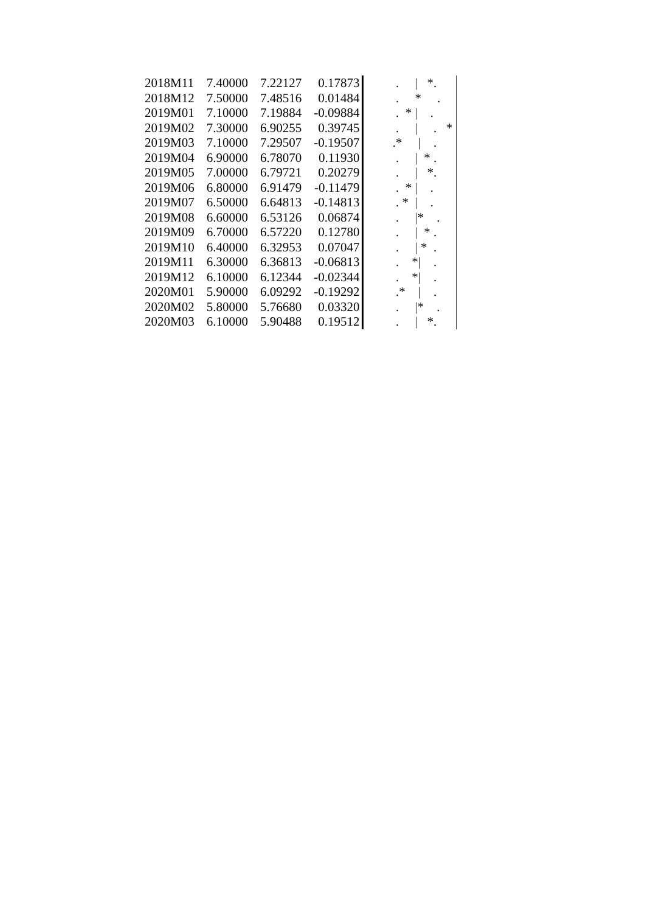| 2018M11 | 7.40000 | 7.22127 | 0.17873 | . / *. |
| 2018M12 | 7.50000 | 7.48516 | 0.01484 | . * . |
| 2019M01 | 7.10000 | 7.19884 | -0.09884 | . * / . |
| 2019M02 | 7.30000 | 6.90255 | 0.39745 | . / . * |
| 2019M03 | 7.10000 | 7.29507 | -0.19507 | .* / . |
| 2019M04 | 6.90000 | 6.78070 | 0.11930 | . / * . |
| 2019M05 | 7.00000 | 6.79721 | 0.20279 | . / *. |
| 2019M06 | 6.80000 | 6.91479 | -0.11479 | . * / . |
| 2019M07 | 6.50000 | 6.64813 | -0.14813 | . * / . |
| 2019M08 | 6.60000 | 6.53126 | 0.06874 | . /* . |
| 2019M09 | 6.70000 | 6.57220 | 0.12780 | . / * . |
| 2019M10 | 6.40000 | 6.32953 | 0.07047 | . / * . |
| 2019M11 | 6.30000 | 6.36813 | -0.06813 | . */ . |
| 2019M12 | 6.10000 | 6.12344 | -0.02344 | . */ . |
| 2020M01 | 5.90000 | 6.09292 | -0.19292 | .* / . |
| 2020M02 | 5.80000 | 5.76680 | 0.03320 | . /* . |
| 2020M03 | 6.10000 | 5.90488 | 0.19512 | . / *. |